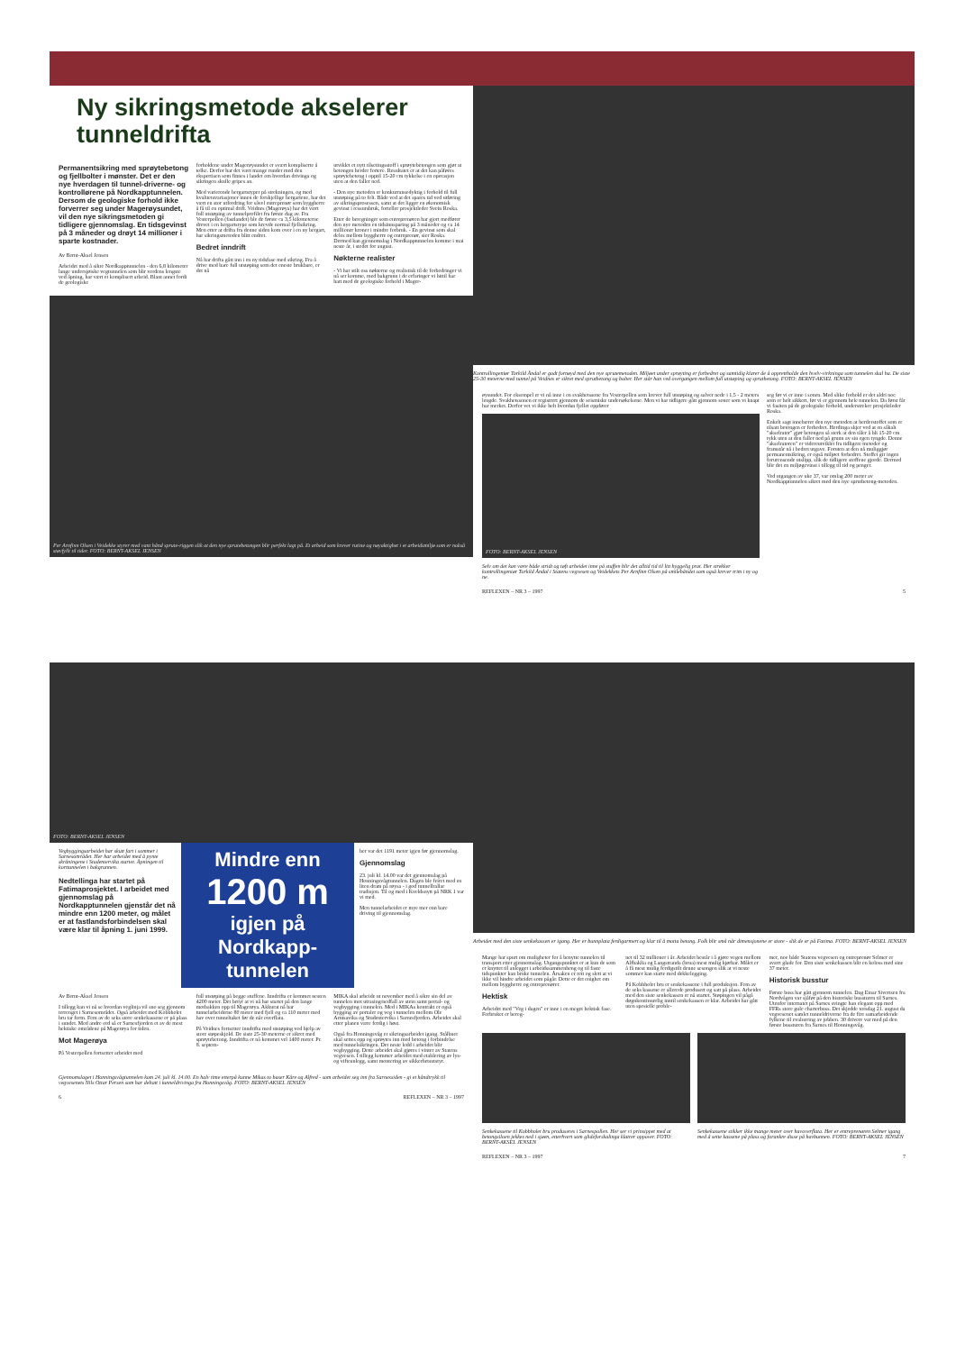Ny sikringsmetode akselerer tunneldrifta
Permanentsikring med sprøytebetong og fjellbolter i mønster. Det er den nye hverdagen til tunnel-driverne- og kontrollørene på Nordkapptunnelen. Dersom de geologiske forhold ikke forverrer seg under Magerøysundet, vil den nye sikringsmetoden gi tidligere gjennomslag. En tidsgevinst på 3 måneder og drøyt 14 millioner i sparte kostnader.
Av Bernt-Aksel Jensen
Arbeidet med å sikre Nordkapptunnelen - den 6,8 kilometer lange undersjøiske vegtunnelen som blir verdens lengste ved åpning, har vært et komplisert arbeid. Blant annet fordi de geologiske
forholdene under Magerøysundet er svært kompliserte å tolke. Derfor har det vært mange runder med den ekspertisen som finnes i landet om hvordan drivinga og sikringen skulle gripes an.
Med varierende bergartstyper på strekningen, og med kvalitetsvariasjoner innen de forskjellige bergartene, har det vært en stor utfordring for såvel entreprenør som byggherre å få til en optimal drift. Veidnes (Magerøya) har det vært full utstøping av tunnelprofilet fra første dag av. Fra Vesterpollen (fastlandet) ble de første ca 3,5 kilometerne drevet i en bergartstype som krevde normal fjellsikring. Men etter at drifta fra denne siden kom over i en ny bergart, har sikringsmetoden blitt endret.
Bedret inndrift
Nå har drifta gått inn i en ny tidsfase med sikring. Fra å drive med bare full utstøping som det eneste brukbare, er det nå
utviklet et nytt tilsetingsstoff i sprøytebetongen som gjør at betongen herder fortere. Resultatet er at det kan påføres sprøytebetong i opptil 15-20 cm tykkelse i en operasjon uten at den faller ned.
- Den nye metoden er konkurransedyktig i forhold til full utstøping på to felt. Både ved at det spares tid ved utføring av sikringsprosessen, samt at det ligger en økonomisk gevinst i ressursbruk, forteller prosjektleder Svein Roska.
Etter de beregninger som entreprenøren har gjort medfører den nye metoden en tidsinnsparing på 3 måneder og ca 14 millioner kroner i mindre forbruk. - En gevinst som skal deles mellom byggherre og entreprenør, sier Roska. Dermed kan gjennomslag i Nordkapptunnelen komme i mai neste år, i stedet for august.
Nøkterne realister
- Vi har stilt oss nøkterne og realistisk til de forbedringer vi nå ser komme, med bakgrunn i de erfaringer vi hittil har hatt med de geologiske forhold i Mager-
Per Arnfinn Olsen i Veidekke styrer med vant hånd sprute-riggen slik at den nye sprutebetongen blir perfekt lagt på. Et arbeid som krever rutine og nøyaktighet i et arbeidsmiljø som er nokså støvfyllt til tider. FOTO: BERNT-AKSEL JENSEN
Kontrollingeniør Torkild Åndal er godt fornøyd med den nye sprutemetoden. Miljøet under sprøyting er forbedret og samtidig klarer de å opprettholde den hvelv-virkninga som tunnelen skal ha. De siste 25-30 meterne med tunnel på Veidnes er sikret med sprutbetong og bolter. Her står han ved overgangen mellom full utstøping og sprutbetong. FOTO: BERNT-AKSEL JENSEN
øysundet. For eksempel er vi nå inne i en svakhetssone fra Vesterpollen som krever full utstøping og salver nede i 1,5 - 2 meters lengde. Svakhetssonen er registrert gjennom de seismiske undersøkelsene. Men vi har tidligere gått gjennom soner som vi knapt har merket. Derfor vet vi ikke helt hvordan fjellet oppfører
FOTO: BERNT-AKSEL JENSEN
Selv om det kan være både stridt og tøft arbeidet inne på stuffen blir det alltid tid til litt hyggelig prat. Her strekker kontrollingeniør Torkild Åndal i Statens vegvesen og Veidekkets Per Arnfinn Olsen på smilebåndet som også krever trim i ny og ne.
seg før vi er inne i sonen. Med slike forhold er det aldri noe som er helt sikkert, før vi er gjennom hele tunnelen. Da først får vi fasiten på de geologiske forhold, understreker prosjektleder Roska.
Enkelt sagt innebærer den nye metoden at herderstoffet som er tilsatt betongen er forbedret. Herdinga skjer ved at en såkalt "akselrator" gjør betongen så sterk at den tåler å bli 15-20 cm tykk uten at den faller ned på grunn av sin egen tyngde. Denne "akselratoren" er videreutviklet fra tidligere metoder og framstår nå i bedret utgave. Foruten at den nå muliggjør permanentsikring, er også miljøet forbedret. Stoffet gir ingen forurensende utslipp, slik de tidligere stoffene gjorde. Dermed blir det en miljøgevinst i tillegg til tid og penger.
Ved utgangen av uke 37, var omlag 200 meter av Nordkapptunnelen sikret med den nye sprutbetong-metoden.
REFLEXEN – NR 3 – 1997 5
FOTO: BERNT-AKSEL JENSEN
Vegbyggingsarbeidet har skutt fart i sommer i Sarnesområdet. Her har arbeidet med å pynte skråningene i Studentervika startet. Åpningen til korttunnelen i bakgrunnen.
Nedtellinga har startet på Fatimaprosjektet. I arbeidet med gjennomslag på Nordkapptunnelen gjenstår det nå mindre enn 1200 meter, og målet er at fastlandsforbindelsen skal være klar til åpning 1. juni 1999.
Mindre enn
1200 m
igjen på Nordkapp-tunnelen
ber var det 1191 meter igjen før gjennomslag.
Gjennomslag
23. juli kl. 14.00 var det gjennomslag på Honningsvågtunnelen. Dagen ble feiret med en liten dram på røysa - i god tunnellrallar tradisjon. Til og med i Kveldsnytt på NRK 1 var vi med.
Men tunnelarbeidet er mye mer enn bare driving til gjennomslag.
Av Bernt-Aksel Jensen
I tillegg kan vi nå se hvordan veglinja vil sno seg gjennom terrenget i Sarnesområdet. Også arbeidet med Kobbholet bru tar form. Fem av de seks store senkekassene er på plass i sundet. Med andre ord så er Sarnesfjorden et av de mest hektiske områdene på Magerøya for tiden.
Mot Magerøya
På Vesterpollen fortsetter arbeidet med
full utstøping på begge stuffene. Inndrifta er kommet nesten 4200 meter. Det betyr at vi nå har startet på den lange motbakken opp til Magerøya. Akkurat nå har tunnelarbeiderne 80 meter med fjell og ca 110 meter med hav over tunneltaket før de når overflata.
På Veidnes fortsetter inndrifta med utstøping ved hjelp av store støpeskjold. De siste 25-30 meterne er sikret med sprøytebetong. Inndrifta er nå kommet vel 1400 meter. Pr. 8. septem-
MIKA skal arbeide ut november med å sikre sin del av tunnelen mot utrasing/nedfall av stein samt portal- og vegbygging i tunnelen. Med i MIKAs kontrakt er også bygging av portaler og veg i tunnelen mellom Ole Arntsavika og Studentervika i Sarnesfjorden. Arbeidet skal etter planen være ferdig i høst.
Også fra Honningsvåg er sikringsarbeidet igang. Stålbuer skal settes opp og sprøytes inn med betong i forbindelse med tunnelsikringen. Det neste ledd i arbeidet blir vegbygging. Dette arbeidet skal gjøres i vinter av Statens vegvesen. I tillegg kommer arbeidet med etablering av lys- og vifteanlegg, samt montering av sikkerhetsutstyr.
Gjennomslaget i Honningsvågtunnelen kom 24. juli kl. 14.00. En halv time etterpå kunne Mikas to baser Kåre og Alfred - som arbeidet seg inn fra Sarnessiden - gi et håndtrykk til vegvesenets Nils Ottar Persen som har deltatt i tunneldrivinga fra Honningsvåg. FOTO: BERNT-AKSEL JENSEN
6 REFLEXEN – NR 3 – 1997
Arbeidet med den siste senkekassen er igang. Her er bunnplata ferdigarmert og klar til å motta betong. Folk blir små når dimensjonene er store - slik de er på Fatima. FOTO: BERNT-AKSEL JENSEN
Mange har spurt om muligheter for å benytte tunnelen til transport etter gjennomslag. Utgangspunktet er at kun de som er knyttet til anlegget i arbeidssammenheng og til faste tidspunkter kan bruke tunnelen. Årsaken er rett og slett at vi ikke vil hindre arbeidet som pågår. Dette er det enighet om mellom byggherre og entreprenører.
Hektisk
Arbeidet med "Veg i dagen" er inne i en meget hektisk fase. Forbruket er bereg-
net til 32 millioner i år. Arbeidet består i å gjøre vegen mellom Alfbaklia og Langstranda (brua) mest mulig kjørbar. Målet er å få mest mulig ferdigstilt denne sesongen slik at vi neste sommer kan starte med dekkelegging.
På Kobbholet bru er senkekassene i full produksjon. Fem av de seks kassene er allerede produsert og satt på plass. Arbeidet med den siste senkekassen er nå startet. Støpingen vil pågå døgnkontinuerlig inntil senkekassen er klar. Arbeidet har gått uten spesielle proble-
mer, noe både Statens vegvesen og entreprenør Selmer er svært glade for. Den siste senkekassen blir en koloss med sine 37 meter.
Historisk busstur
Første buss har gått gjennom tunnelen. Dag Einar Sivertsen fra Nordvågen var sjåfør på den historiske bussturen til Sarnes. Utenfor internatet på Sarnes svingte han elegant opp med FFRs store gule charterbuss. Det skjedde torsdag 21. august da vegvesenet samlet tunneldriverne fra de fire samarbeidende fylkene til evaluering av jobben. 30 drivere var med på den første bussturen fra Sarnes til Honningsvåg.
Senkekassene til Kobbholet bru produseres i Sarnespollen. Her ser vi prinsippet med at betongsiloen jekkes ned i sjøen, etterhvert som glideforskalinga klatrer oppover. FOTO: BERNT-AKSEL JENSEN
Senkekassene stikker ikke mange meter over havoverflata. Her er entreprenøren Selmer igang med å sette kassene på plass og forankre disse på havbunnen. FOTO: BERNT-AKSEL JENSEN
REFLEXEN – NR 3 – 1997 7